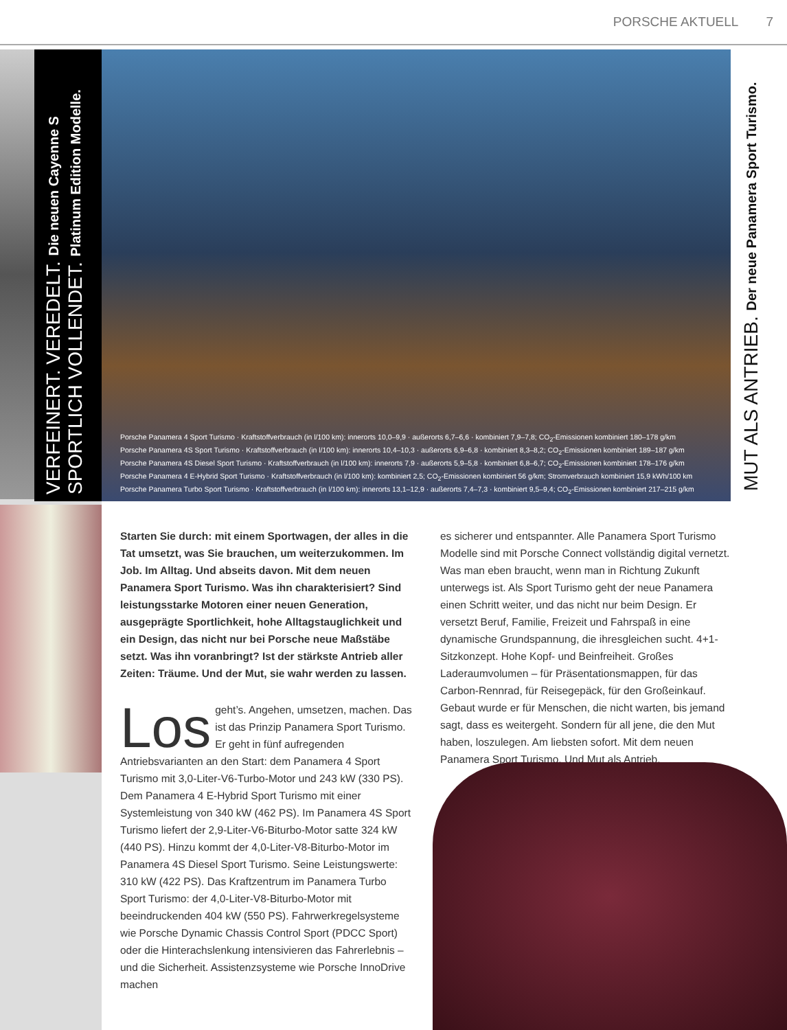PORSCHE AKTUELL 7
VERFEINERT. VEREDELT. Die neuen Cayenne S
SPORTLICH VOLLENDET. Platinum Edition Modelle.
Porsche Panamera 4 Sport Turismo · Kraftstoffverbrauch (in l/100 km): innerorts 10,0–9,9 · außerorts 6,7–6,6 · kombiniert 7,9–7,8; CO<sub>2</sub>-Emissionen kombiniert 180–178 g/km
Porsche Panamera 4S Sport Turismo · Kraftstoffverbrauch (in l/100 km): innerorts 10,4–10,3 · außerorts 6,9–6,8 · kombiniert 8,3–8,2; CO<sub>2</sub>-Emissionen kombiniert 189–187 g/km
Porsche Panamera 4S Diesel Sport Turismo · Kraftstoffverbrauch (in l/100 km): innerorts 7,9 · außerorts 5,9–5,8 · kombiniert 6,8–6,7; CO<sub>2</sub>-Emissionen kombiniert 178–176 g/km
Porsche Panamera 4 E-Hybrid Sport Turismo · Kraftstoffverbrauch (in l/100 km): kombiniert 2,5; CO<sub>2</sub>-Emissionen kombiniert 56 g/km; Stromverbrauch kombiniert 15,9 kWh/100 km
Porsche Panamera Turbo Sport Turismo · Kraftstoffverbrauch (in l/100 km): innerorts 13,1–12,9 · außerorts 7,4–7,3 · kombiniert 9,5–9,4; CO<sub>2</sub>-Emissionen kombiniert 217–215 g/km
MUT ALS ANTRIEB. Der neue Panamera Sport Turismo.
Starten Sie durch: mit einem Sportwagen, der alles in die Tat umsetzt, was Sie brauchen, um weiterzukommen. Im Job. Im Alltag. Und abseits davon. Mit dem neuen Panamera Sport Turismo. Was ihn charakterisiert? Sind leistungsstarke Motoren einer neuen Generation, ausgeprägte Sportlichkeit, hohe Alltagstauglichkeit und ein Design, das nicht nur bei Porsche neue Maßstäbe setzt. Was ihn voranbringt? Ist der stärkste Antrieb aller Zeiten: Träume. Und der Mut, sie wahr werden zu lassen.
Los geht’s. Angehen, umsetzen, machen. Das ist das Prinzip Panamera Sport Turismo. Er geht in fünf aufregenden Antriebsvarianten an den Start: dem Panamera 4 Sport Turismo mit 3,0-Liter-V6-Turbo-Motor und 243 kW (330 PS). Dem Panamera 4 E-Hybrid Sport Turismo mit einer Systemleistung von 340 kW (462 PS). Im Panamera 4S Sport Turismo liefert der 2,9-Liter-V6-Biturbo-Motor satte 324 kW (440 PS). Hinzu kommt der 4,0-Liter-V8-Biturbo-Motor im Panamera 4S Diesel Sport Turismo. Seine Leistungswerte: 310 kW (422 PS). Das Kraftzentrum im Panamera Turbo Sport Turismo: der 4,0-Liter-V8-Biturbo-Motor mit beeindruckenden 404 kW (550 PS). Fahrwerkregelsysteme wie Porsche Dynamic Chassis Control Sport (PDCC Sport) oder die Hinterachslenkung intensivieren das Fahrerlebnis – und die Sicherheit. Assistenzsysteme wie Porsche InnoDrive machen
es sicherer und entspannter. Alle Panamera Sport Turismo Modelle sind mit Porsche Connect vollständig digital vernetzt. Was man eben braucht, wenn man in Richtung Zukunft unterwegs ist. Als Sport Turismo geht der neue Panamera einen Schritt weiter, und das nicht nur beim Design. Er versetzt Beruf, Familie, Freizeit und Fahrspaß in eine dynamische Grundspannung, die ihresgleichen sucht. 4+1-Sitzkonzept. Hohe Kopf- und Beinfreiheit. Großes Laderaumvolumen – für Präsentationsmappen, für das Carbon-Rennrad, für Reisegepäck, für den Großeinkauf. Gebaut wurde er für Menschen, die nicht warten, bis jemand sagt, dass es weitergeht. Sondern für all jene, die den Mut haben, loszulegen. Am liebsten sofort. Mit dem neuen Panamera Sport Turismo. Und Mut als Antrieb.